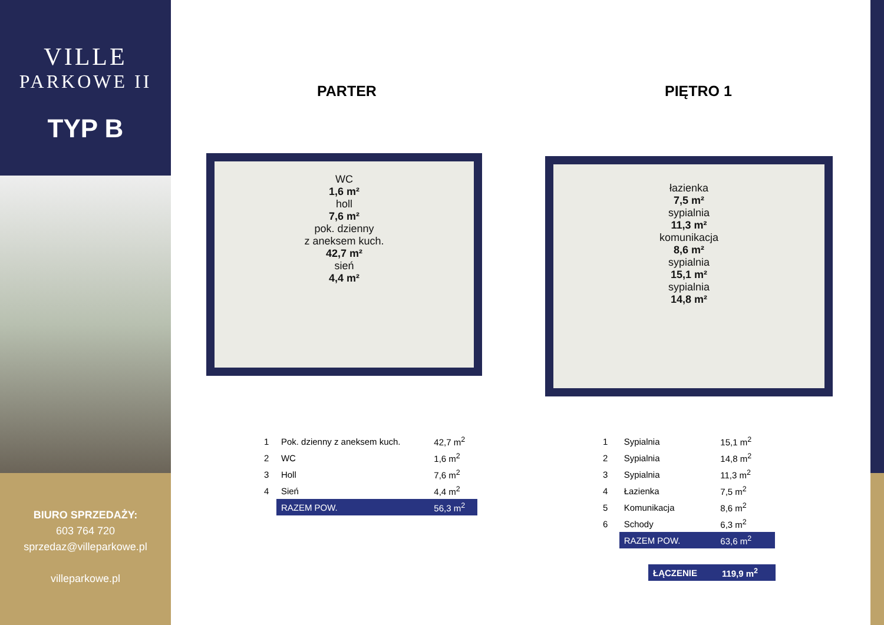VILLE
PARKOWE II
TYP B
BIURO SPRZEDAŻY:
603 764 720
sprzedaz@villeparkowe.pl
villeparkowe.pl
PARTER PIĘTRO 1
WC
1,6 m²
holl
7,6 m²
pok. dzienny
z aneksem kuch.
42,7 m²
sień
4,4 m²
łazienka
7,5 m²
sypialnia
11,3 m²
komunikacja
8,6 m²
sypialnia
15,1 m²
sypialnia
14,8 m²
| 1 | Pok. dzienny z aneksem kuch. | 42,7 m<sup>2</sup> |
| 2 | WC | 1,6 m<sup>2</sup> |
| 3 | Holl | 7,6 m<sup>2</sup> |
| 4 | Sień | 4,4 m<sup>2</sup> |
| | RAZEM POW. | 56,3 m<sup>2</sup> |
| 1 | Sypialnia | 15,1 m<sup>2</sup> |
| 2 | Sypialnia | 14,8 m<sup>2</sup> |
| 3 | Sypialnia | 11,3 m<sup>2</sup> |
| 4 | Łazienka | 7,5 m<sup>2</sup> |
| 5 | Komunikacja | 8,6 m<sup>2</sup> |
| 6 | Schody | 6,3 m<sup>2</sup> |
| | RAZEM POW. | 63,6 m<sup>2</sup> |
| ŁĄCZENIE | 119,9 m<sup>2</sup> |